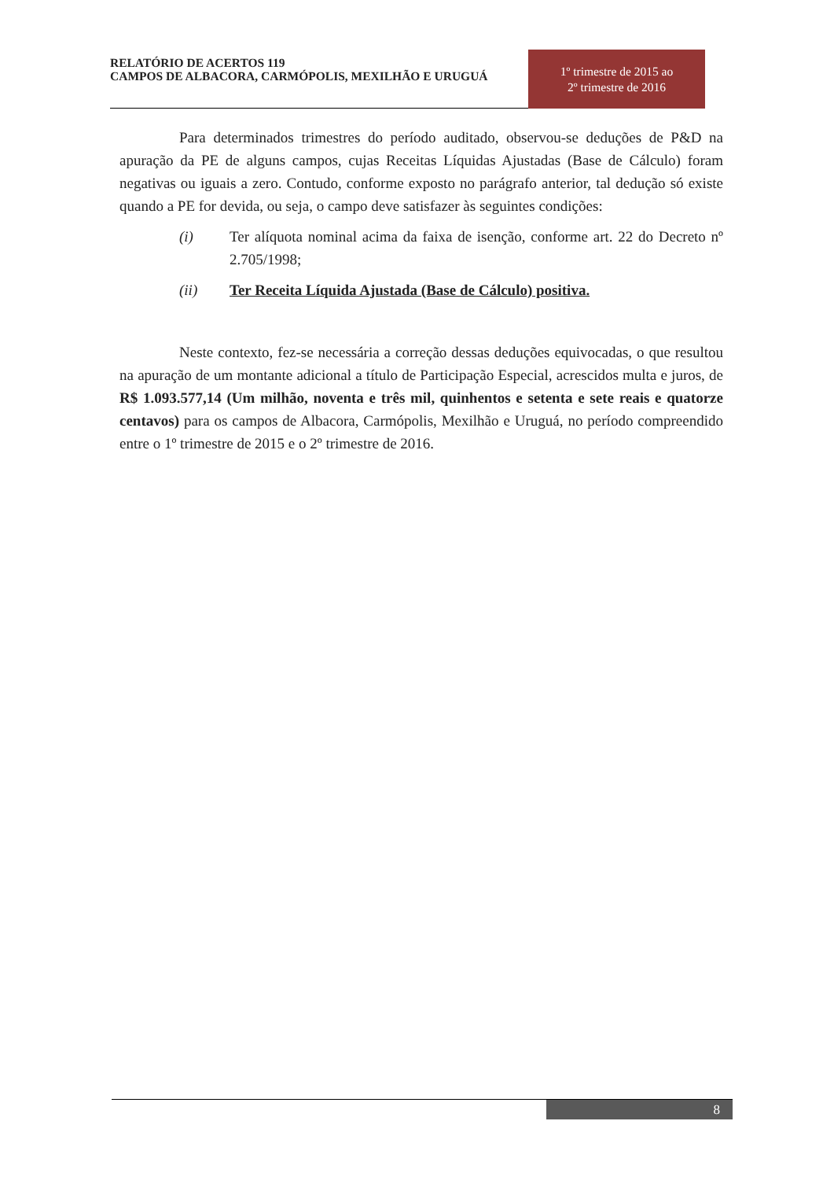RELATÓRIO DE ACERTOS 119
CAMPOS DE ALBACORA, CARMÓPOLIS, MEXILHÃO E URUGUÁ
1º trimestre de 2015 ao
2º trimestre de 2016
Para determinados trimestres do período auditado, observou-se deduções de P&D na apuração da PE de alguns campos, cujas Receitas Líquidas Ajustadas (Base de Cálculo) foram negativas ou iguais a zero. Contudo, conforme exposto no parágrafo anterior, tal dedução só existe quando a PE for devida, ou seja, o campo deve satisfazer às seguintes condições:
(i) Ter alíquota nominal acima da faixa de isenção, conforme art. 22 do Decreto nº 2.705/1998;
(ii) Ter Receita Líquida Ajustada (Base de Cálculo) positiva.
Neste contexto, fez-se necessária a correção dessas deduções equivocadas, o que resultou na apuração de um montante adicional a título de Participação Especial, acrescidos multa e juros, de R$ 1.093.577,14 (Um milhão, noventa e três mil, quinhentos e setenta e sete reais e quatorze centavos) para os campos de Albacora, Carmópolis, Mexilhão e Uruguá, no período compreendido entre o 1º trimestre de 2015 e o 2º trimestre de 2016.
8